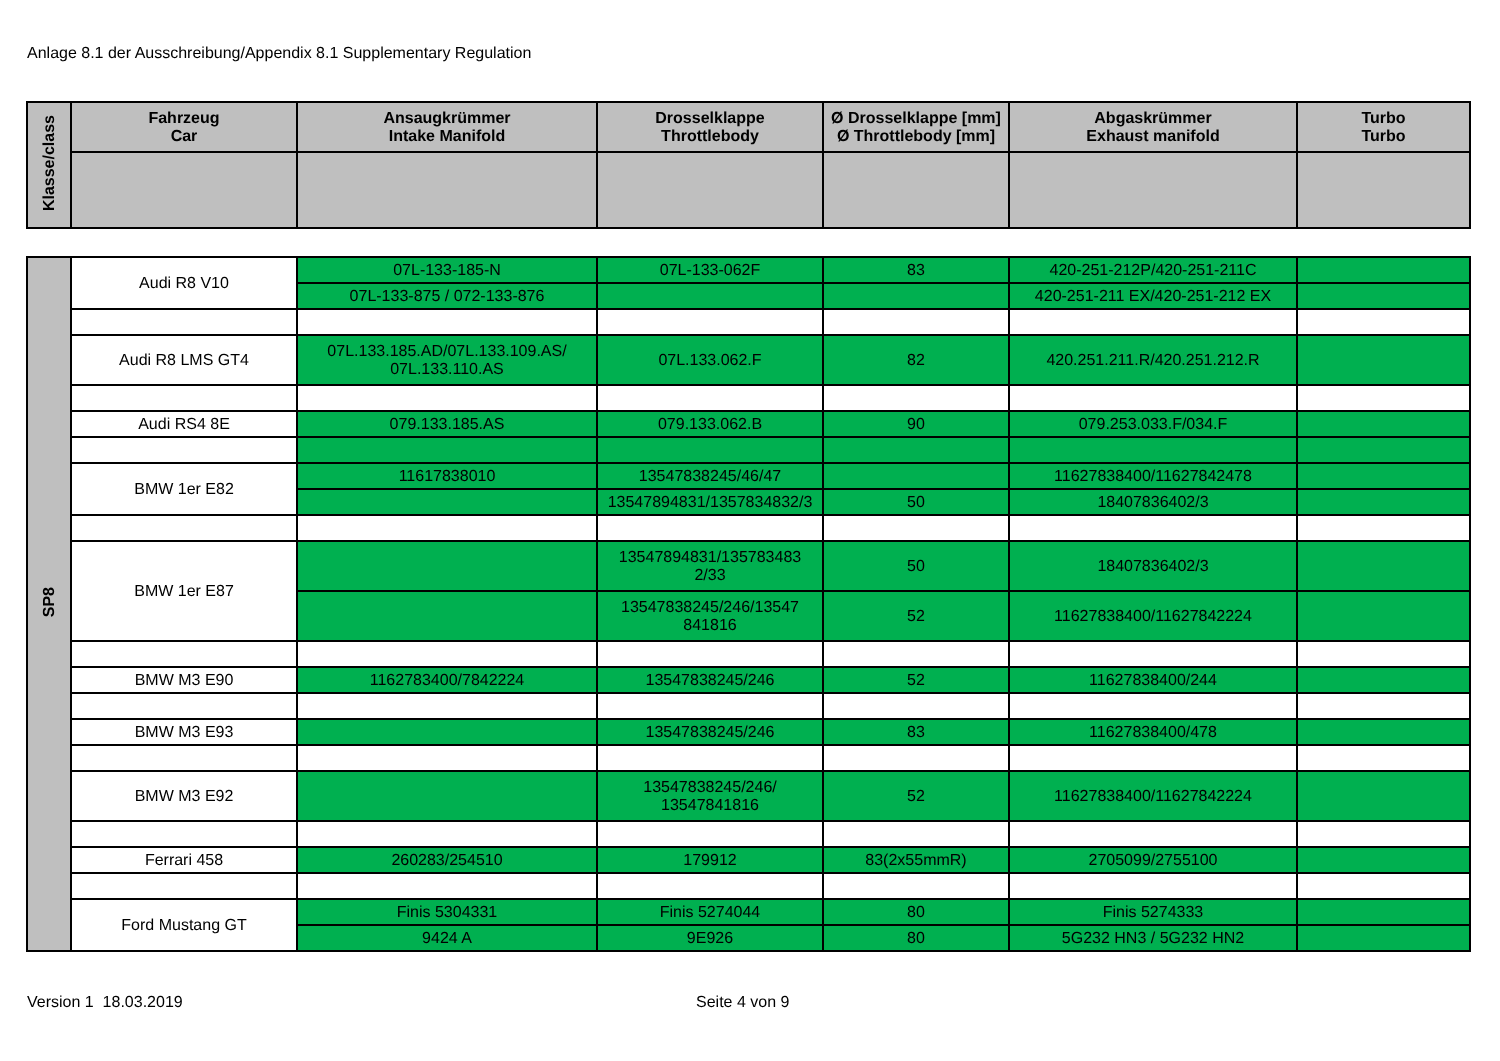Anlage 8.1 der Ausschreibung/Appendix 8.1 Supplementary Regulation
| Klasse/class | Fahrzeug Car | Ansaugkrümmer Intake Manifold | Drosselklappe Throttlebody | Ø Drosselklappe [mm] Ø Throttlebody [mm] | Abgaskrümmer Exhaust manifold | Turbo Turbo |
| --- | --- | --- | --- | --- | --- | --- |
| SP8 | Audi R8 V10 | 07L-133-185-N | 07L-133-062F | 83 | 420-251-212P/420-251-211C | |
| | | 07L-133-875 / 072-133-876 | | | 420-251-211 EX/420-251-212 EX | |
| | Audi R8 LMS GT4 | 07L.133.185.AD/07L.133.109.AS/ 07L.133.110.AS | 07L.133.062.F | 82 | 420.251.211.R/420.251.212.R | |
| | Audi RS4 8E | 079.133.185.AS | 079.133.062.B | 90 | 079.253.033.F/034.F | |
| | BMW 1er E82 | 11617838010 | 13547838245/46/47 | | 11627838400/11627842478 | |
| | | | 13547894831/1357834832/3 | 50 | 18407836402/3 | |
| | BMW 1er E87 | | 13547894831/135783483 2/33 | 50 | 18407836402/3 | |
| | | | 13547838245/246/13547 841816 | 52 | 11627838400/11627842224 | |
| | BMW M3 E90 | 1162783400/7842224 | 13547838245/246 | 52 | 11627838400/244 | |
| | BMW M3 E93 | | 13547838245/246 | 83 | 11627838400/478 | |
| | BMW M3 E92 | | 13547838245/246/ 13547841816 | 52 | 11627838400/11627842224 | |
| | Ferrari 458 | 260283/254510 | 179912 | 83(2x55mmR) | 2705099/2755100 | |
| | Ford Mustang GT | Finis 5304331 | Finis 5274044 | 80 | Finis 5274333 | |
| | | 9424 A | 9E926 | 80 | 5G232 HN3 / 5G232 HN2 | |
Version 1 18.03.2019 Seite 4 von 9